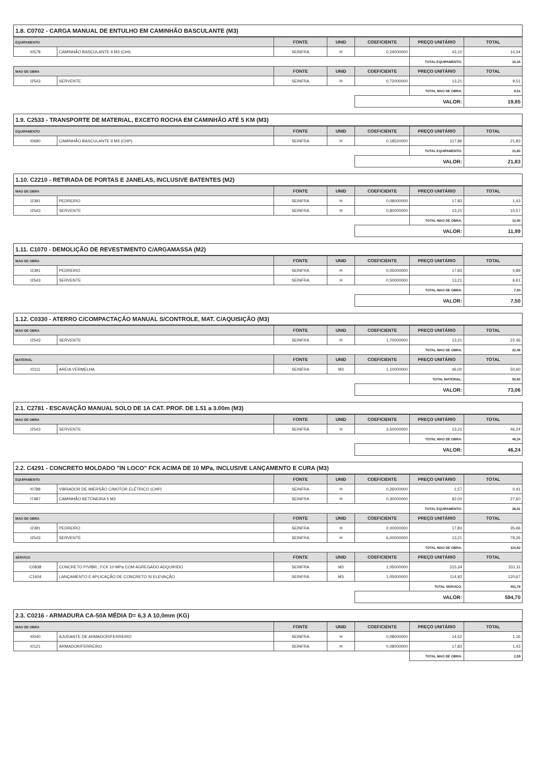1.8. C0702 - CARGA MANUAL DE ENTULHO EM CAMINHÃO BASCULANTE (M3)
| EQUIPAMENTO | | FONTE | UNID | COEFICIENTE | PREÇO UNITÁRIO | TOTAL |
| --- | --- | --- | --- | --- | --- | --- |
| I0578 | CAMINHÃO BASCULANTE 6 M3 (CHI) | SEINFRA | H | 0,24000000 | 43,10 | 10,34 |
| | | | | | TOTAL EQUIPAMENTO: | 10,34 |
| MAO DE OBRA | | FONTE | UNID | COEFICIENTE | PREÇO UNITÁRIO | TOTAL |
| I2543 | SERVENTE | SEINFRA | H | 0,72000000 | 13,21 | 9,51 |
| | | | | | TOTAL MAO DE OBRA: | 9,51 |
| | | | | VALOR: | | 19,85 |
1.9. C2533 - TRANSPORTE DE MATERIAL, EXCETO ROCHA EM CAMINHÃO ATÉ 5 KM (M3)
| EQUIPAMENTO | | FONTE | UNID | COEFICIENTE | PREÇO UNITÁRIO | TOTAL |
| --- | --- | --- | --- | --- | --- | --- |
| I0690 | CAMINHÃO BASCULANTE 6 M3 (CHP) | SEINFRA | H | 0,18520000 | 117,86 | 21,83 |
| | | | | | TOTAL EQUIPAMENTO: | 21,83 |
| | | | | VALOR: | | 21,83 |
1.10. C2210 - RETIRADA DE PORTAS E JANELAS, INCLUSIVE BATENTES (M2)
| MAO DE OBRA | | FONTE | UNID | COEFICIENTE | PREÇO UNITÁRIO | TOTAL |
| --- | --- | --- | --- | --- | --- | --- |
| I2391 | PEDREIRO | SEINFRA | H | 0,08000000 | 17,83 | 1,43 |
| I2543 | SERVENTE | SEINFRA | H | 0,80000000 | 13,21 | 10,57 |
| | | | | | TOTAL MAO DE OBRA: | 12,00 |
| | | | | VALOR: | | 11,99 |
1.11. C1070 - DEMOLIÇÃO DE REVESTIMENTO C/ARGAMASSA (M2)
| MAO DE OBRA | | FONTE | UNID | COEFICIENTE | PREÇO UNITÁRIO | TOTAL |
| --- | --- | --- | --- | --- | --- | --- |
| I2391 | PEDREIRO | SEINFRA | H | 0,05000000 | 17,83 | 0,89 |
| I2543 | SERVENTE | SEINFRA | H | 0,50000000 | 13,21 | 6,61 |
| | | | | | TOTAL MAO DE OBRA: | 7,50 |
| | | | | VALOR: | | 7,50 |
1.12. C0330 - ATERRO C/COMPACTAÇÃO MANUAL S/CONTROLE, MAT. C/AQUISIÇÃO (M3)
| MAO DE OBRA | | FONTE | UNID | COEFICIENTE | PREÇO UNITÁRIO | TOTAL |
| --- | --- | --- | --- | --- | --- | --- |
| I2543 | SERVENTE | SEINFRA | H | 1,70000000 | 13,21 | 22,46 |
| | | | | | TOTAL MAO DE OBRA: | 22,46 |
| MATERIAL | | FONTE | UNID | COEFICIENTE | PREÇO UNITÁRIO | TOTAL |
| I0111 | AREIA VERMELHA | SEINFRA | M3 | 1,10000000 | 46,00 | 50,60 |
| | | | | | TOTAL MATERIAL: | 50,60 |
| | | | | VALOR: | | 73,06 |
2.1. C2781 - ESCAVAÇÃO MANUAL SOLO DE 1A CAT. PROF. DE 1.51 a 3.00m (M3)
| MAO DE OBRA | | FONTE | UNID | COEFICIENTE | PREÇO UNITÁRIO | TOTAL |
| --- | --- | --- | --- | --- | --- | --- |
| I2543 | SERVENTE | SEINFRA | H | 3,50000000 | 13,21 | 46,24 |
| | | | | | TOTAL MAO DE OBRA: | 46,24 |
| | | | | VALOR: | | 46,24 |
2.2. C4291 - CONCRETO MOLDADO "IN LOCO" FCK ACIMA DE 10 MPa, INCLUSIVE LANÇAMENTO E CURA (M3)
| EQUIPAMENTO | | FONTE | UNID | COEFICIENTE | PREÇO UNITÁRIO | TOTAL |
| --- | --- | --- | --- | --- | --- | --- |
| I0788 | VIBRADOR DE IMERSÃO C/MOTOR ELÉTRICO (CHP) | SEINFRA | H | 0,26000000 | 1,57 | 0,41 |
| I7487 | CAMINHÃO BETONEIRA 5 M3 | SEINFRA | H | 0,30000000 | 92,00 | 27,60 |
| | | | | | TOTAL EQUIPAMENTO: | 28,01 |
| MAO DE OBRA | | FONTE | UNID | COEFICIENTE | PREÇO UNITÁRIO | TOTAL |
| I2391 | PEDREIRO | SEINFRA | H | 2,00000000 | 17,83 | 35,66 |
| I2543 | SERVENTE | SEINFRA | H | 6,00000000 | 13,21 | 79,26 |
| | | | | | TOTAL MAO DE OBRA: | 114,92 |
| SERVICO | | FONTE | UNID | COEFICIENTE | PREÇO UNITÁRIO | TOTAL |
| C0838 | CONCRETO P/VIBR., FCK 10 MPa COM AGREGADO ADQUIRIDO | SEINFRA | M3 | 1,05000000 | 315,34 | 331,11 |
| C1604 | LANÇAMENTO E APLICAÇÃO DE CONCRETO S/ ELEVAÇÃO | SEINFRA | M3 | 1,05000000 | 114,92 | 120,67 |
| | | | | | TOTAL SERVICO: | 451,78 |
| | | | | VALOR: | | 594,70 |
2.3. C0216 - ARMADURA CA-50A MÉDIA D= 6,3 A 10,0mm (KG)
| MAO DE OBRA | | FONTE | UNID | COEFICIENTE | PREÇO UNITÁRIO | TOTAL |
| --- | --- | --- | --- | --- | --- | --- |
| I0040 | AJUDANTE DE ARMADOR/FERREIRO | SEINFRA | H | 0,08000000 | 14,52 | 1,16 |
| I0121 | ARMADOR/FERREIRO | SEINFRA | H | 0,08000000 | 17,83 | 1,43 |
| | | | | | TOTAL MAO DE OBRA: | 2,59 |